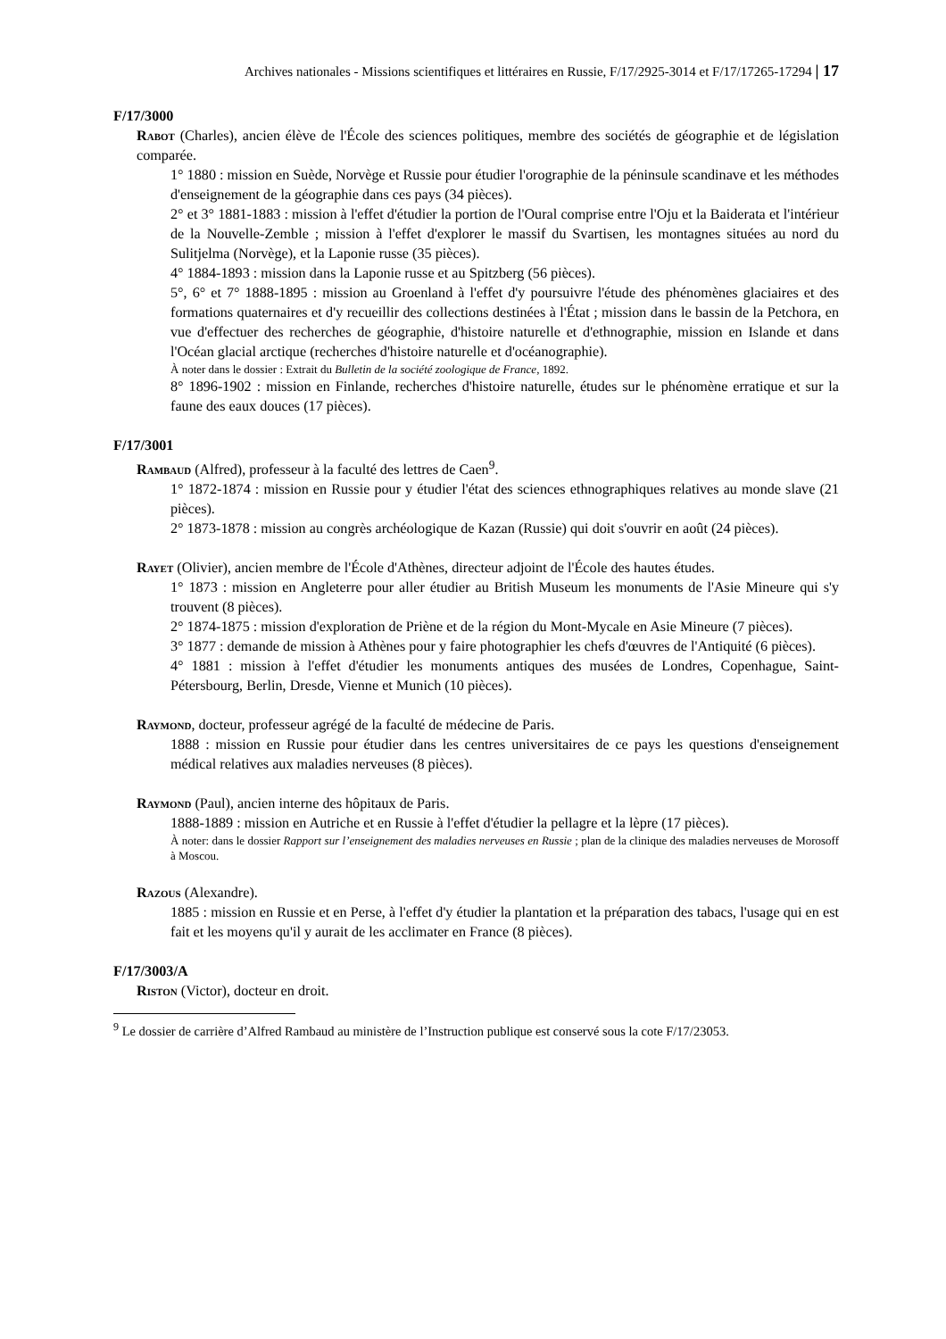Archives nationales - Missions scientifiques et littéraires en Russie, F/17/2925-3014 et F/17/17265-17294 | 17
F/17/3000
Rabot (Charles), ancien élève de l'École des sciences politiques, membre des sociétés de géographie et de législation comparée.
1° 1880 : mission en Suède, Norvège et Russie pour étudier l'orographie de la péninsule scandinave et les méthodes d'enseignement de la géographie dans ces pays (34 pièces).
2° et 3° 1881-1883 : mission à l'effet d'étudier la portion de l'Oural comprise entre l'Oju et la Baiderata et l'intérieur de la Nouvelle-Zemble ; mission à l'effet d'explorer le massif du Svartisen, les montagnes situées au nord du Sulitjelma (Norvège), et la Laponie russe (35 pièces).
4° 1884-1893 : mission dans la Laponie russe et au Spitzberg (56 pièces).
5°, 6° et 7° 1888-1895 : mission au Groenland à l'effet d'y poursuivre l'étude des phénomènes glaciaires et des formations quaternaires et d'y recueillir des collections destinées à l'État ; mission dans le bassin de la Petchora, en vue d'effectuer des recherches de géographie, d'histoire naturelle et d'ethnographie, mission en Islande et dans l'Océan glacial arctique (recherches d'histoire naturelle et d'océanographie).
À noter dans le dossier : Extrait du Bulletin de la société zoologique de France, 1892.
8° 1896-1902 : mission en Finlande, recherches d'histoire naturelle, études sur le phénomène erratique et sur la faune des eaux douces (17 pièces).
F/17/3001
Rambaud (Alfred), professeur à la faculté des lettres de Caen<sup>9</sup>.
1° 1872-1874 : mission en Russie pour y étudier l'état des sciences ethnographiques relatives au monde slave (21 pièces).
2° 1873-1878 : mission au congrès archéologique de Kazan (Russie) qui doit s'ouvrir en août (24 pièces).
Rayet (Olivier), ancien membre de l'École d'Athènes, directeur adjoint de l'École des hautes études.
1° 1873 : mission en Angleterre pour aller étudier au British Museum les monuments de l'Asie Mineure qui s'y trouvent (8 pièces).
2° 1874-1875 : mission d'exploration de Priène et de la région du Mont-Mycale en Asie Mineure (7 pièces).
3° 1877 : demande de mission à Athènes pour y faire photographier les chefs d'œuvres de l'Antiquité (6 pièces).
4° 1881 : mission à l'effet d'étudier les monuments antiques des musées de Londres, Copenhague, Saint-Pétersbourg, Berlin, Dresde, Vienne et Munich (10 pièces).
Raymond, docteur, professeur agrégé de la faculté de médecine de Paris.
1888 : mission en Russie pour étudier dans les centres universitaires de ce pays les questions d'enseignement médical relatives aux maladies nerveuses (8 pièces).
Raymond (Paul), ancien interne des hôpitaux de Paris.
1888-1889 : mission en Autriche et en Russie à l'effet d'étudier la pellagre et la lèpre (17 pièces).
À noter: dans le dossier Rapport sur l’enseignement des maladies nerveuses en Russie ; plan de la clinique des maladies nerveuses de Morosoff à Moscou.
Razous (Alexandre).
1885 : mission en Russie et en Perse, à l'effet d'y étudier la plantation et la préparation des tabacs, l'usage qui en est fait et les moyens qu'il y aurait de les acclimater en France (8 pièces).
F/17/3003/A
Riston (Victor), docteur en droit.
<sup>9</sup> Le dossier de carrière d’Alfred Rambaud au ministère de l’Instruction publique est conservé sous la cote F/17/23053.